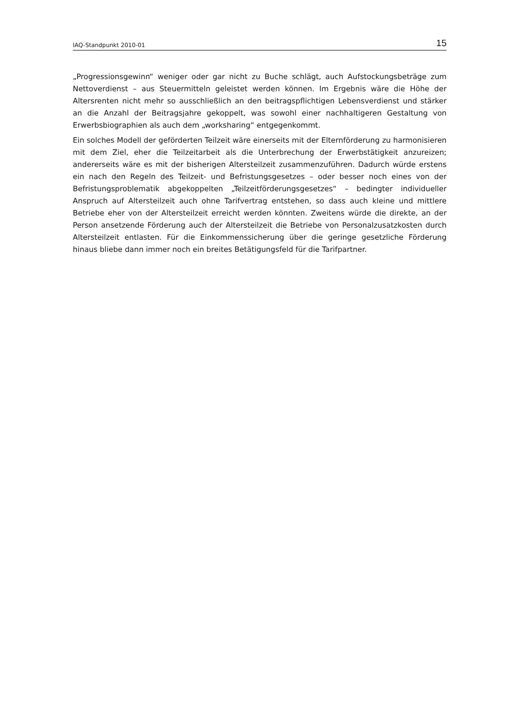IAQ-Standpunkt 2010-01 15
„Progressionsgewinn“ weniger oder gar nicht zu Buche schlägt, auch Aufstockungsbeträge zum Nettoverdienst – aus Steuermitteln geleistet werden können. Im Ergebnis wäre die Höhe der Altersrenten nicht mehr so ausschließlich an den beitragspflichtigen Lebensverdienst und stärker an die Anzahl der Beitragsjahre gekoppelt, was sowohl einer nachhaltigeren Gestaltung von Erwerbsbiographien als auch dem „worksharing“ entgegenkommt.
Ein solches Modell der geförderten Teilzeit wäre einerseits mit der Elternförderung zu harmonisieren mit dem Ziel, eher die Teilzeitarbeit als die Unterbrechung der Erwerbstätigkeit anzureizen; andererseits wäre es mit der bisherigen Altersteilzeit zusammenzuführen. Dadurch würde erstens ein nach den Regeln des Teilzeit- und Befristungsgesetzes – oder besser noch eines von der Befristungsproblematik abgekoppelten „Teilzeitförderungsgesetzes“ – bedingter individueller Anspruch auf Altersteilzeit auch ohne Tarifvertrag entstehen, so dass auch kleine und mittlere Betriebe eher von der Altersteilzeit erreicht werden könnten. Zweitens würde die direkte, an der Person ansetzende Förderung auch der Altersteilzeit die Betriebe von Personalzusatzkosten durch Altersteilzeit entlasten. Für die Einkommenssicherung über die geringe gesetzliche Förderung hinaus bliebe dann immer noch ein breites Betätigungsfeld für die Tarifpartner.